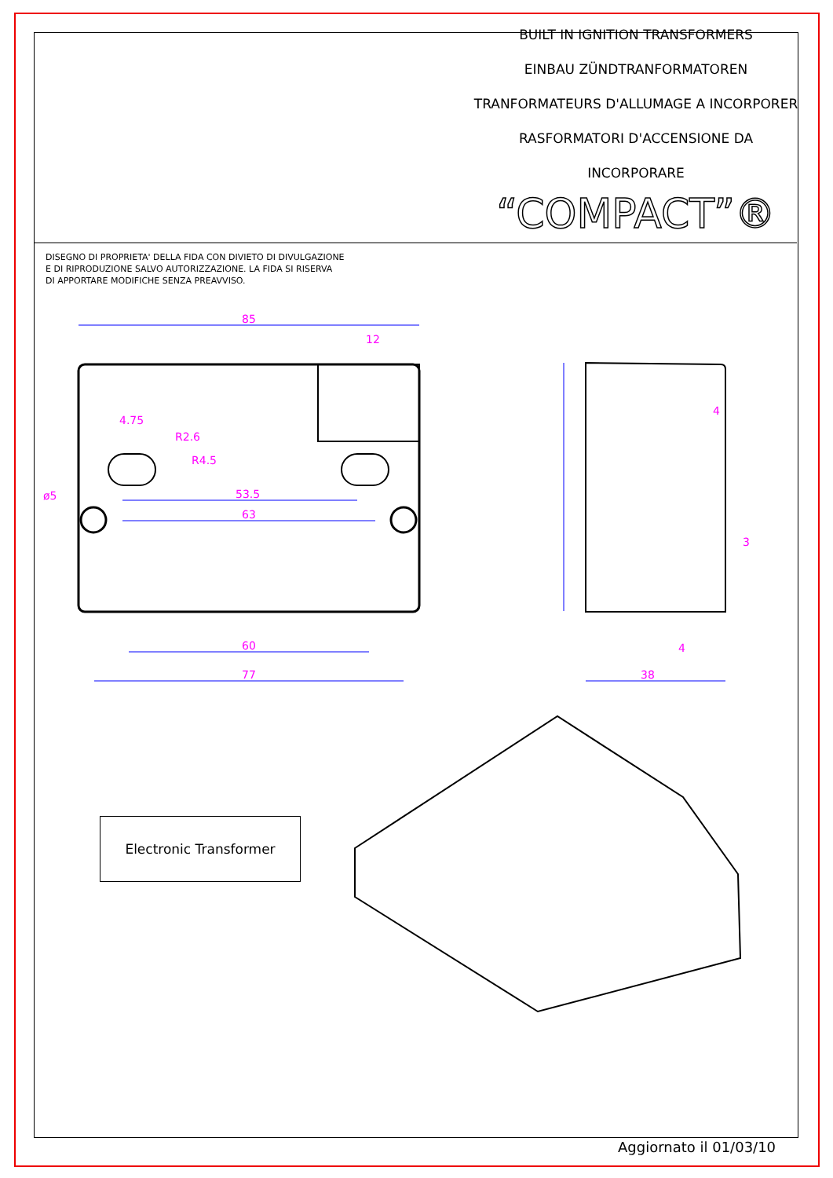85
12
4.75
R2.6
R4.5
ø5
53.5
63
60
77
38
4
3
4
BUILT IN IGNITION TRANSFORMERS
EINBAU ZÜNDTRANFORMATOREN
TRANFORMATEURS D'ALLUMAGE A INCORPORER
RASFORMATORI D'ACCENSIONE DA INCORPORARE
“COMPACT”®
DISEGNO DI PROPRIETA' DELLA FIDA CON DIVIETO DI DIVULGAZIONE
E DI RIPRODUZIONE SALVO AUTORIZZAZIONE. LA FIDA SI RISERVA
DI APPORTARE MODIFICHE SENZA PREAVVISO.
Electronic Transformer
Aggiornato il 01/03/10